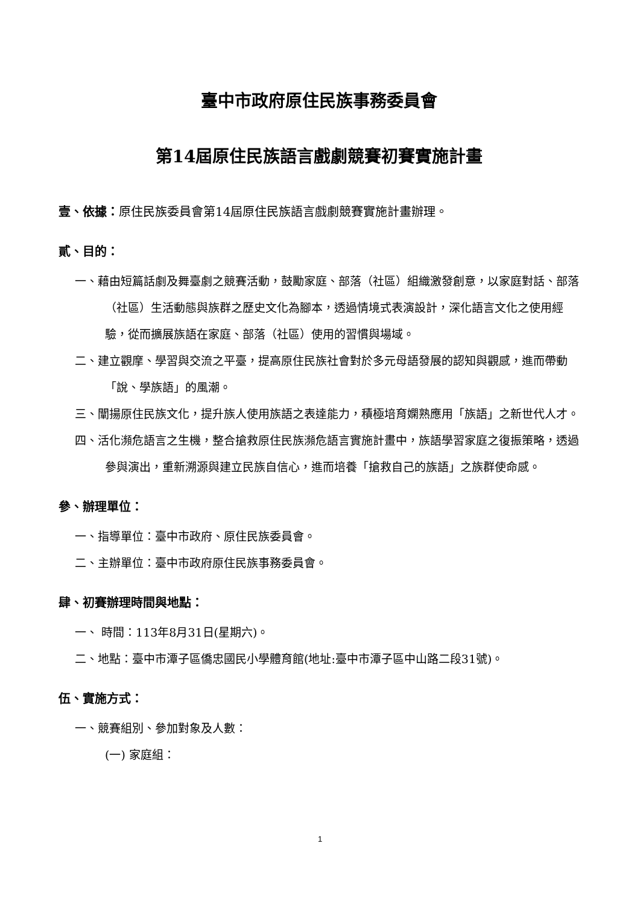臺中市政府原住民族事務委員會
第14屆原住民族語言戲劇競賽初賽實施計畫
壹、依據：原住民族委員會第14屆原住民族語言戲劇競賽實施計畫辦理。
貳、目的：
一、藉由短篇話劇及舞臺劇之競賽活動，鼓勵家庭、部落（社區）組織激發創意，以家庭對話、部落（社區）生活動態與族群之歷史文化為腳本，透過情境式表演設計，深化語言文化之使用經驗，從而擴展族語在家庭、部落（社區）使用的習慣與場域。
二、建立觀摩、學習與交流之平臺，提高原住民族社會對於多元母語發展的認知與觀感，進而帶動「說、學族語」的風潮。
三、闡揚原住民族文化，提升族人使用族語之表達能力，積極培育嫻熟應用「族語」之新世代人才。
四、活化瀕危語言之生機，整合搶救原住民族瀕危語言實施計畫中，族語學習家庭之復振策略，透過參與演出，重新溯源與建立民族自信心，進而培養「搶救自己的族語」之族群使命感。
參、辦理單位：
一、指導單位：臺中市政府、原住民族委員會。
二、主辦單位：臺中市政府原住民族事務委員會。
肆、初賽辦理時間與地點：
一、 時間：113年8月31日(星期六)。
二、地點：臺中市潭子區僑忠國民小學體育館(地址:臺中市潭子區中山路二段31號)。
伍、實施方式：
一、競賽組別、參加對象及人數：
(一) 家庭組：
1